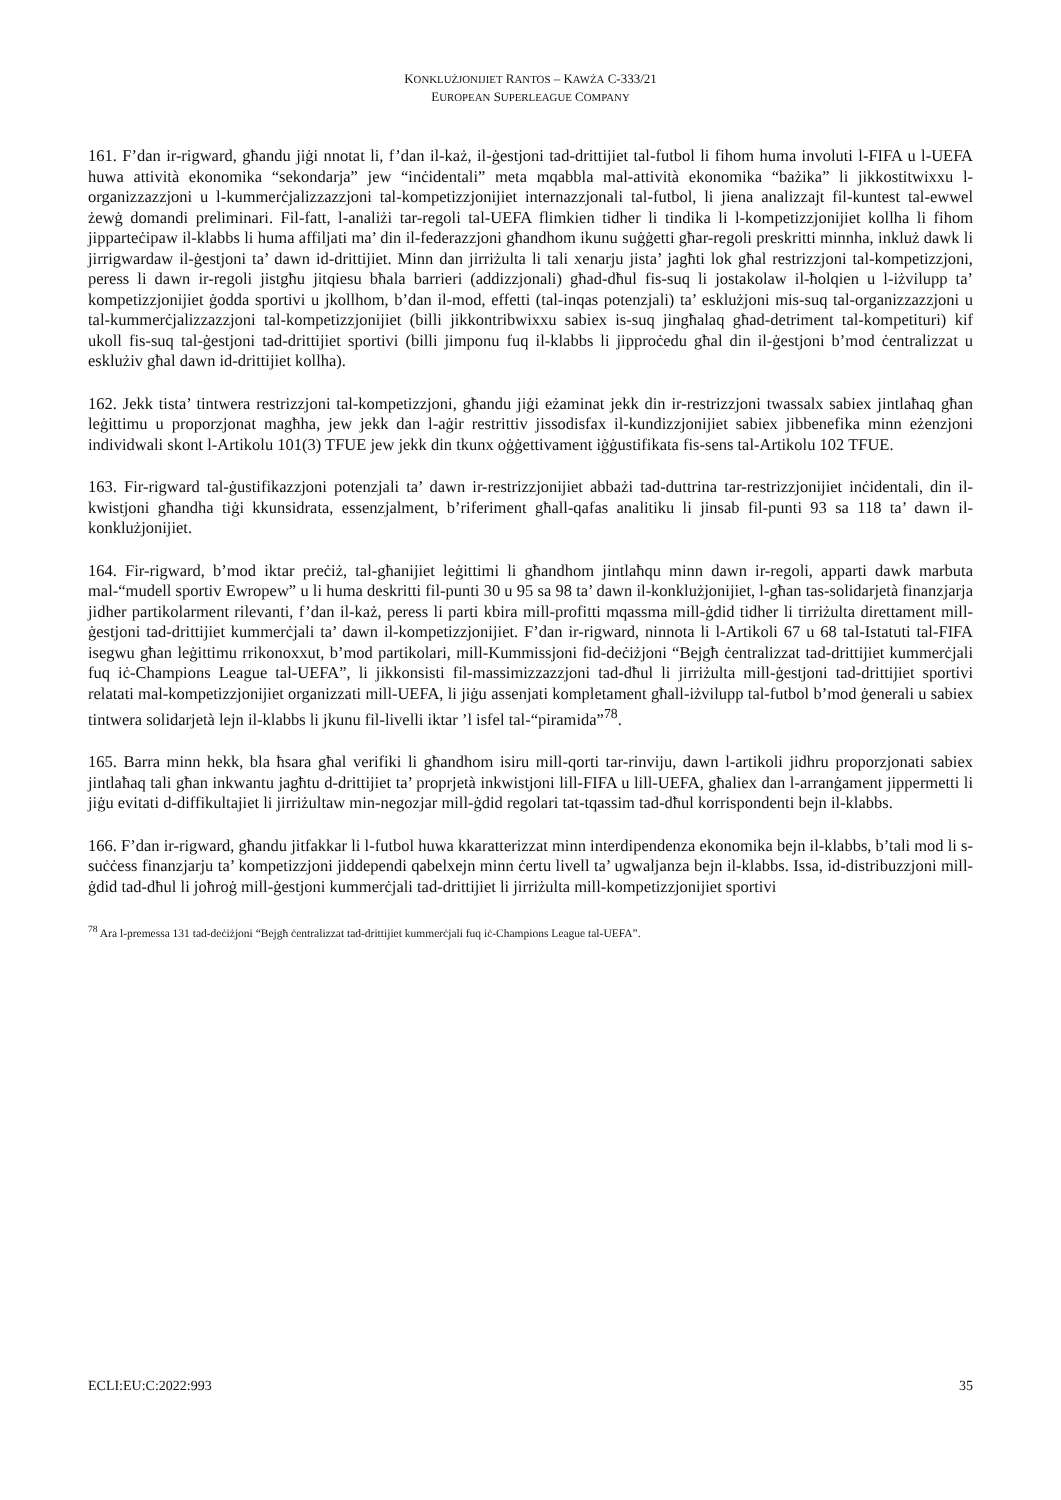KONKLUŻJONIJIET RANTOS – KAWŻA C-333/21
EUROPEAN SUPERLEAGUE COMPANY
161. F’dan ir-rigward, għandu jiġi nnotat li, f’dan il-każ, il-ġestjoni tad-drittijiet tal-futbol li fihom huma involuti l-FIFA u l-UEFA huwa attività ekonomika “sekondarja” jew “inċidentali” meta mqabbla mal-attività ekonomika “bażika” li jikkostitwixxu l-organizzazzjoni u l-kummerċjalizzazzjoni tal-kompetizzjonijiet internazzjonali tal-futbol, li jiena analizzajt fil-kuntest tal-ewwel żewġ domandi preliminari. Fil-fatt, l-analiżi tar-regoli tal-UEFA flimkien tidher li tindika li l-kompetizzjonijiet kollha li fihom jipparteċipaw il-klabbs li huma affiljati ma’ din il-federazzjoni għandhom ikunu suġġetti għar-regoli preskritti minnha, inkluż dawk li jirrigwardaw il-ġestjoni ta’ dawn id-drittijiet. Minn dan jirriżulta li tali xenarju jista’ jagħti lok għal restrizzjoni tal-kompetizzjoni, peress li dawn ir-regoli jistgħu jitqiesu bħala barrieri (addizzjonali) għad-dħul fis-suq li jostakolaw il-ħolqien u l-iżvilupp ta’ kompetizzjonijiet ġodda sportivi u jkollhom, b’dan il-mod, effetti (tal-inqas potenzjali) ta’ esklużjoni mis-suq tal-organizzazzjoni u tal-kummerċjalizzazzjoni tal-kompetizzjonijiet (billi jikkontribwixxu sabiex is-suq jingħalaq għad-detriment tal-kompetituri) kif ukoll fis-suq tal-ġestjoni tad-drittijiet sportivi (billi jimponu fuq il-klabbs li jipproċedu għal din il-ġestjoni b’mod ċentralizzat u esklużiv għal dawn id-drittijiet kollha).
162. Jekk tista’ tintwera restrizzjoni tal-kompetizzjoni, għandu jiġi eżaminat jekk din ir-restrizzjoni twassalx sabiex jintlaħaq għan leġittimu u proporzjonat magħha, jew jekk dan l-aġir restrittiv jissodisfax il-kundizzjonijiet sabiex jibbenefika minn eżenzjoni individwali skont l-Artikolu 101(3) TFUE jew jekk din tkunx oġġettivament iġġustifikata fis-sens tal-Artikolu 102 TFUE.
163. Fir-rigward tal-ġustifikazzjoni potenzjali ta’ dawn ir-restrizzjonijiet abbażi tad-duttrina tar-restrizzjonijiet inċidentali, din il-kwistjoni għandha tiġi kkunsidrata, essenzjalment, b’riferiment għall-qafas analitiku li jinsab fil-punti 93 sa 118 ta’ dawn il-konklużjonijiet.
164. Fir-rigward, b’mod iktar preċiż, tal-għanijiet leġittimi li għandhom jintlaħqu minn dawn ir-regoli, apparti dawk marbuta mal-“mudell sportiv Ewropew” u li huma deskritti fil-punti 30 u 95 sa 98 ta’ dawn il-konklużjonijiet, l-għan tas-solidarjetà finanzjarja jidher partikolarment rilevanti, f’dan il-każ, peress li parti kbira mill-profitti mqassma mill-ġdid tidher li tirriżulta direttament mill-ġestjoni tad-drittijiet kummerċjali ta’ dawn il-kompetizzjonijiet. F’dan ir-rigward, ninnota li l-Artikoli 67 u 68 tal-Istatuti tal-FIFA isegwu għan leġittimu rrikonoxxut, b’mod partikolari, mill-Kummissjoni fid-deċiżjoni “Bejgħ ċentralizzat tad-drittijiet kummerċjali fuq iċ-Champions League tal-UEFA”, li jikkonsisti fil-massimizzazzjoni tad-dħul li jirriżulta mill-ġestjoni tad-drittijiet sportivi relatati mal-kompetizzjonijiet organizzati mill-UEFA, li jiġu assenjati kompletament għall-iżvilupp tal-futbol b’mod ġenerali u sabiex tintwera solidarjetà lejn il-klabbs li jkunu fil-livelli iktar ’l isfel tal-“piramida”<sup>78</sup>.
165. Barra minn hekk, bla ħsara għal verifiki li għandhom isiru mill-qorti tar-rinviju, dawn l-artikoli jidhru proporzjonati sabiex jintlaħaq tali għan inkwantu jagħtu d-drittijiet ta’ proprjetà inkwistjoni lill-FIFA u lill-UEFA, għaliex dan l-arranġament jippermetti li jiġu evitati d-diffikultajiet li jirriżultaw min-negozjar mill-ġdid regolari tat-tqassim tad-dħul korrispondenti bejn il-klabbs.
166. F’dan ir-rigward, għandu jitfakkar li l-futbol huwa kkaratterizzat minn interdipendenza ekonomika bejn il-klabbs, b’tali mod li s-suċċess finanzjarju ta’ kompetizzjoni jiddependi qabelxejn minn ċertu livell ta’ ugwaljanza bejn il-klabbs. Issa, id-distribuzzjoni mill-ġdid tad-dħul li joħroġ mill-ġestjoni kummerċjali tad-drittijiet li jirriżulta mill-kompetizzjonijiet sportivi
<sup>78</sup> Ara l-premessa 131 tad-deċiżjoni “Bejgħ ċentralizzat tad-drittijiet kummerċjali fuq iċ-Champions League tal-UEFA”.
ECLI:EU:C:2022:993 35